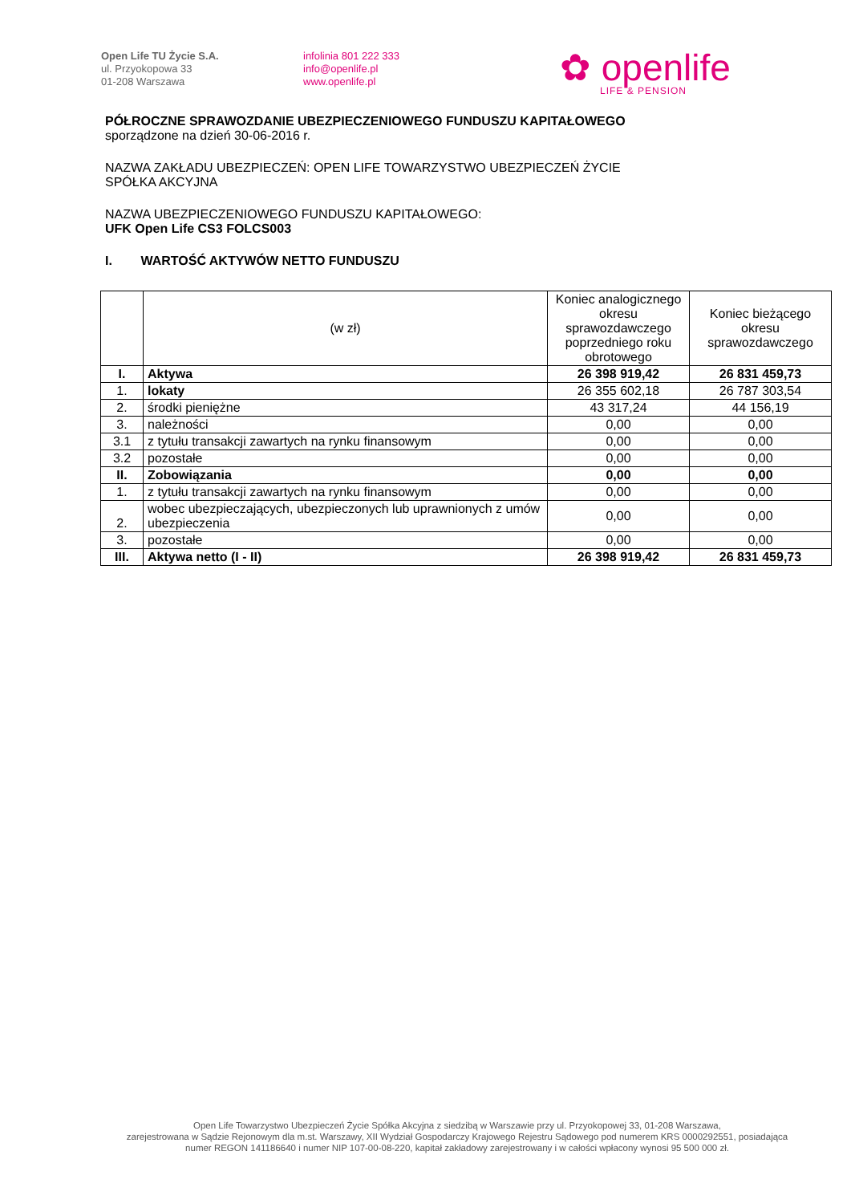Open Life TU Życie S.A.
ul. Przyokopowa 33
01-208 Warszawa
infolinia 801 222 333
info@openlife.pl
www.openlife.pl
✿ openlife
LIFE & PENSION
PÓŁROCZNE SPRAWOZDANIE UBEZPIECZENIOWEGO FUNDUSZU KAPITAŁOWEGO
sporządzone na dzień 30-06-2016 r.
NAZWA ZAKŁADU UBEZPIECZEŃ: OPEN LIFE TOWARZYSTWO UBEZPIECZEŃ ŻYCIE
SPÓŁKA AKCYJNA
NAZWA UBEZPIECZENIOWEGO FUNDUSZU KAPITAŁOWEGO:
UFK Open Life CS3 FOLCS003
I. WARTOŚĆ AKTYWÓW NETTO FUNDUSZU
| | (w zł) | Koniec analogicznego okresu sprawozdawczego poprzedniego roku obrotowego | Koniec bieżącego okresu sprawozdawczego |
| --- | --- | --- | --- |
| I. | Aktywa | 26 398 919,42 | 26 831 459,73 |
| 1. | lokaty | 26 355 602,18 | 26 787 303,54 |
| 2. | środki pieniężne | 43 317,24 | 44 156,19 |
| 3. | należności | 0,00 | 0,00 |
| 3.1 | z tytułu transakcji zawartych na rynku finansowym | 0,00 | 0,00 |
| 3.2 | pozostałe | 0,00 | 0,00 |
| II. | Zobowiązania | 0,00 | 0,00 |
| 1. | z tytułu transakcji zawartych na rynku finansowym | 0,00 | 0,00 |
| 2. | wobec ubezpieczających, ubezpieczonych lub uprawnionych z umów ubezpieczenia | 0,00 | 0,00 |
| 3. | pozostałe | 0,00 | 0,00 |
| III. | Aktywa netto (I - II) | 26 398 919,42 | 26 831 459,73 |
Open Life Towarzystwo Ubezpieczeń Życie Spółka Akcyjna z siedzibą w Warszawie przy ul. Przyokopowej 33, 01-208 Warszawa,
zarejestrowana w Sądzie Rejonowym dla m.st. Warszawy, XII Wydział Gospodarczy Krajowego Rejestru Sądowego pod numerem KRS 0000292551, posiadająca
numer REGON 141186640 i numer NIP 107-00-08-220, kapitał zakładowy zarejestrowany i w całości wpłacony wynosi 95 500 000 zł.